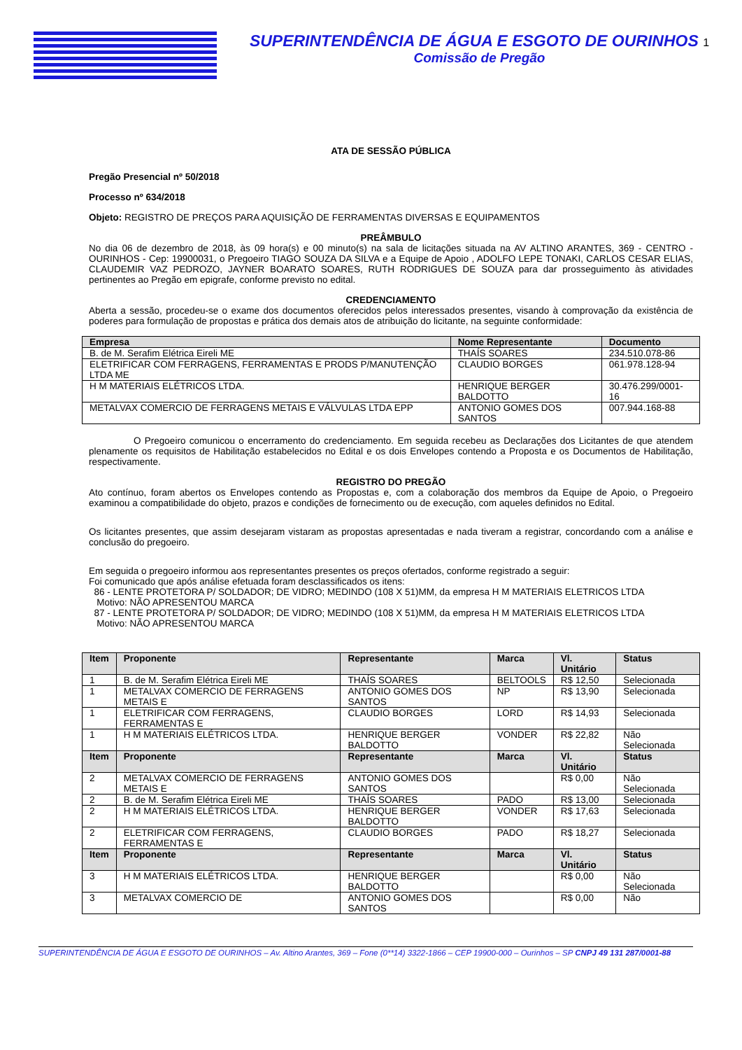SUPERINTENDÊNCIA DE ÁGUA E ESGOTO DE OURINHOS 1
Comissão de Pregão
ATA DE SESSÃO PÚBLICA
Pregão Presencial nº 50/2018
Processo nº 634/2018
Objeto: REGISTRO DE PREÇOS PARA AQUISIÇÃO DE FERRAMENTAS DIVERSAS E EQUIPAMENTOS
PREÂMBULO
No dia 06 de dezembro de 2018, às 09 hora(s) e 00 minuto(s) na sala de licitações situada na AV ALTINO ARANTES, 369 - CENTRO - OURINHOS - Cep: 19900031, o Pregoeiro TIAGO SOUZA DA SILVA e a Equipe de Apoio , ADOLFO LEPE TONAKI, CARLOS CESAR ELIAS, CLAUDEMIR VAZ PEDROZO, JAYNER BOARATO SOARES, RUTH RODRIGUES DE SOUZA para dar prosseguimento às atividades pertinentes ao Pregão em epigrafe, conforme previsto no edital.
CREDENCIAMENTO
Aberta a sessão, procedeu-se o exame dos documentos oferecidos pelos interessados presentes, visando à comprovação da existência de poderes para formulação de propostas e prática dos demais atos de atribuição do licitante, na seguinte conformidade:
| Empresa | Nome Representante | Documento |
| --- | --- | --- |
| B. de M. Serafim Elétrica Eireli ME | THAÍS SOARES | 234.510.078-86 |
| ELETRIFICAR COM FERRAGENS, FERRAMENTAS E PRODS P/MANUTENÇÃO LTDA ME | CLAUDIO BORGES | 061.978.128-94 |
| H M MATERIAIS ELÉTRICOS LTDA. | HENRIQUE BERGER BALDOTTO | 30.476.299/0001-16 |
| METALVAX COMERCIO DE FERRAGENS METAIS E VÁLVULAS LTDA EPP | ANTONIO GOMES DOS SANTOS | 007.944.168-88 |
O Pregoeiro comunicou o encerramento do credenciamento. Em seguida recebeu as Declarações dos Licitantes de que atendem plenamente os requisitos de Habilitação estabelecidos no Edital e os dois Envelopes contendo a Proposta e os Documentos de Habilitação, respectivamente.
REGISTRO DO PREGÃO
Ato contínuo, foram abertos os Envelopes contendo as Propostas e, com a colaboração dos membros da Equipe de Apoio, o Pregoeiro examinou a compatibilidade do objeto, prazos e condições de fornecimento ou de execução, com aqueles definidos no Edital.
Os licitantes presentes, que assim desejaram vistaram as propostas apresentadas e nada tiveram a registrar, concordando com a análise e conclusão do pregoeiro.
Em seguida o pregoeiro informou aos representantes presentes os preços ofertados, conforme registrado a seguir:
Foi comunicado que após análise efetuada foram desclassificados os itens:
86 - LENTE PROTETORA P/ SOLDADOR; DE VIDRO; MEDINDO (108 X 51)MM, da empresa H M MATERIAIS ELETRICOS LTDA
Motivo: NÃO APRESENTOU MARCA
87 - LENTE PROTETORA P/ SOLDADOR; DE VIDRO; MEDINDO (108 X 51)MM, da empresa H M MATERIAIS ELETRICOS LTDA
Motivo: NÃO APRESENTOU MARCA
| Item | Proponente | Representante | Marca | Vl. Unitário | Status |
| --- | --- | --- | --- | --- | --- |
| 1 | B. de M. Serafim Elétrica Eireli ME | THAÍS SOARES | BELTOOLS | R$ 12,50 | Selecionada |
| 1 | METALVAX COMERCIO DE FERRAGENS METAIS E | ANTONIO GOMES DOS SANTOS | NP | R$ 13,90 | Selecionada |
| 1 | ELETRIFICAR COM FERRAGENS, FERRAMENTAS E | CLAUDIO BORGES | LORD | R$ 14,93 | Selecionada |
| 1 | H M MATERIAIS ELÉTRICOS LTDA. | HENRIQUE BERGER BALDOTTO | VONDER | R$ 22,82 | Não Selecionada |
| Item | Proponente | Representante | Marca | Vl. Unitário | Status |
| 2 | METALVAX COMERCIO DE FERRAGENS METAIS E | ANTONIO GOMES DOS SANTOS | | R$ 0,00 | Não Selecionada |
| 2 | B. de M. Serafim Elétrica Eireli ME | THAÍS SOARES | PADO | R$ 13,00 | Selecionada |
| 2 | H M MATERIAIS ELÉTRICOS LTDA. | HENRIQUE BERGER BALDOTTO | VONDER | R$ 17,63 | Selecionada |
| 2 | ELETRIFICAR COM FERRAGENS, FERRAMENTAS E | CLAUDIO BORGES | PADO | R$ 18,27 | Selecionada |
| Item | Proponente | Representante | Marca | Vl. Unitário | Status |
| 3 | H M MATERIAIS ELÉTRICOS LTDA. | HENRIQUE BERGER BALDOTTO | | R$ 0,00 | Não Selecionada |
| 3 | METALVAX COMERCIO DE | ANTONIO GOMES DOS SANTOS | | R$ 0,00 | Não |
SUPERINTENDÊNCIA DE ÁGUA E ESGOTO DE OURINHOS – Av. Altino Arantes, 369 – Fone (0**14) 3322-1866 – CEP 19900-000 – Ourinhos – SP CNPJ 49 131 287/0001-88